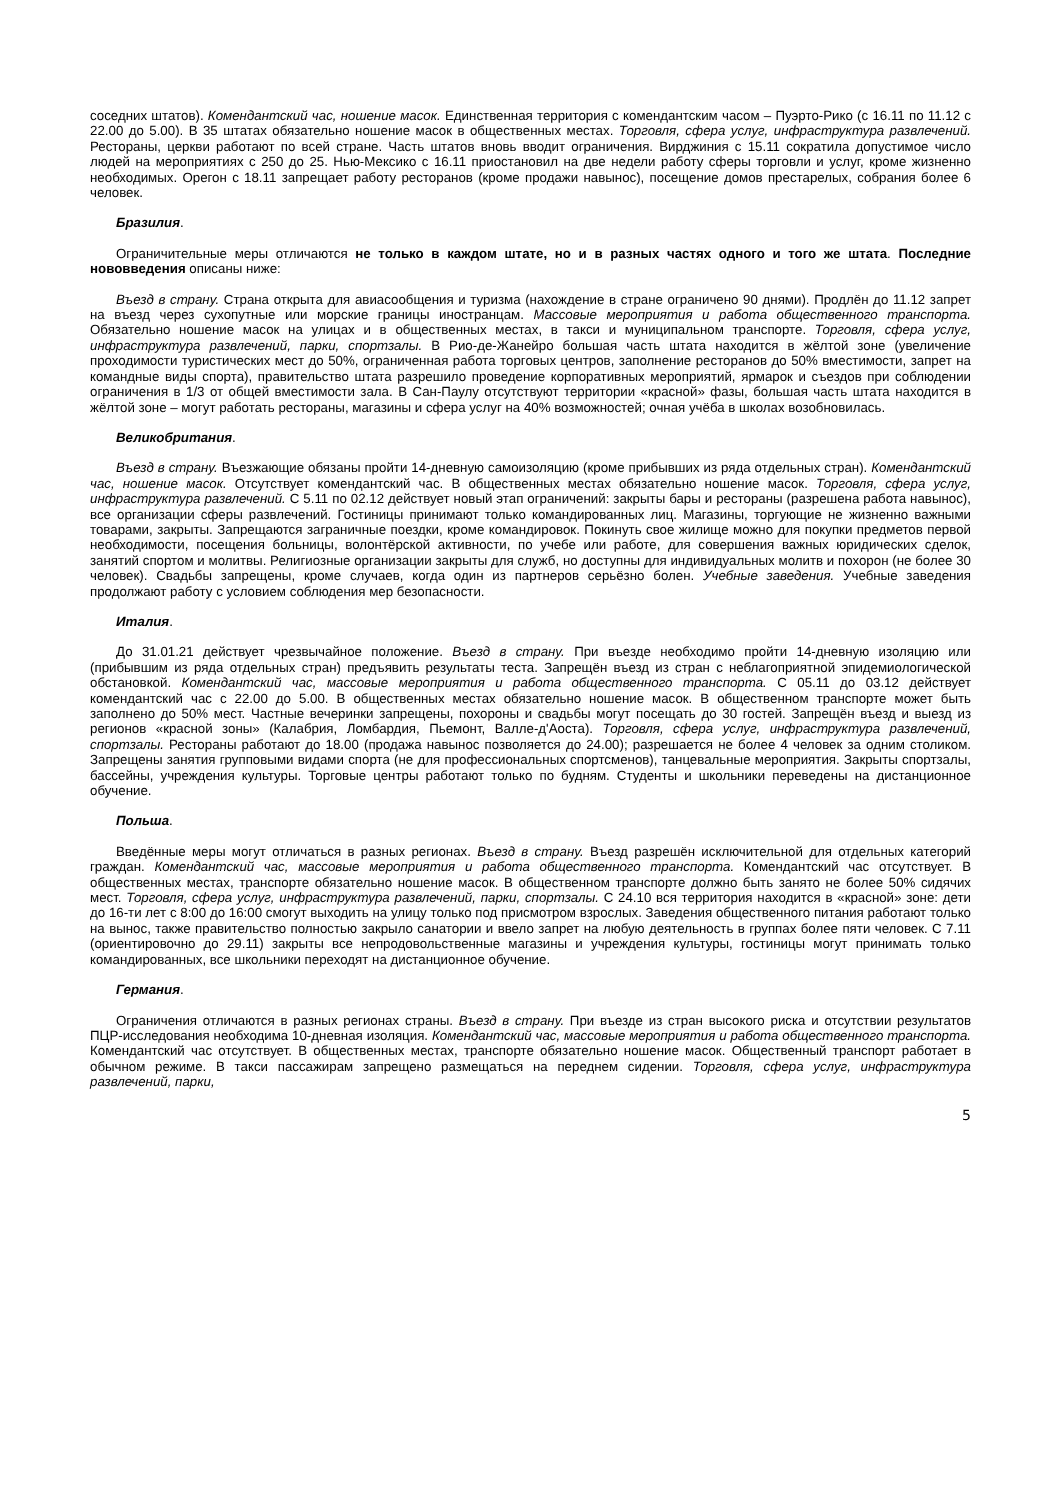соседних штатов). Комендантский час, ношение масок. Единственная территория с комендантским часом – Пуэрто-Рико (с 16.11 по 11.12 с 22.00 до 5.00). В 35 штатах обязательно ношение масок в общественных местах. Торговля, сфера услуг, инфраструктура развлечений. Рестораны, церкви работают по всей стране. Часть штатов вновь вводит ограничения. Вирджиния с 15.11 сократила допустимое число людей на мероприятиях с 250 до 25. Нью-Мексико с 16.11 приостановил на две недели работу сферы торговли и услуг, кроме жизненно необходимых. Орегон с 18.11 запрещает работу ресторанов (кроме продажи навынос), посещение домов престарелых, собрания более 6 человек.
Бразилия.
Ограничительные меры отличаются не только в каждом штате, но и в разных частях одного и того же штата. Последние нововведения описаны ниже:
Въезд в страну. Страна открыта для авиасообщения и туризма (нахождение в стране ограничено 90 днями). Продлён до 11.12 запрет на въезд через сухопутные или морские границы иностранцам. Массовые мероприятия и работа общественного транспорта. Обязательно ношение масок на улицах и в общественных местах, в такси и муниципальном транспорте. Торговля, сфера услуг, инфраструктура развлечений, парки, спортзалы. В Рио-де-Жанейро большая часть штата находится в жёлтой зоне (увеличение проходимости туристических мест до 50%, ограниченная работа торговых центров, заполнение ресторанов до 50% вместимости, запрет на командные виды спорта), правительство штата разрешило проведение корпоративных мероприятий, ярмарок и съездов при соблюдении ограничения в 1/3 от общей вместимости зала. В Сан-Паулу отсутствуют территории «красной» фазы, большая часть штата находится в жёлтой зоне – могут работать рестораны, магазины и сфера услуг на 40% возможностей; очная учёба в школах возобновилась.
Великобритания.
Въезд в страну. Въезжающие обязаны пройти 14-дневную самоизоляцию (кроме прибывших из ряда отдельных стран). Комендантский час, ношение масок. Отсутствует комендантский час. В общественных местах обязательно ношение масок. Торговля, сфера услуг, инфраструктура развлечений. С 5.11 по 02.12 действует новый этап ограничений: закрыты бары и рестораны (разрешена работа навынос), все организации сферы развлечений. Гостиницы принимают только командированных лиц. Магазины, торгующие не жизненно важными товарами, закрыты. Запрещаются заграничные поездки, кроме командировок. Покинуть свое жилище можно для покупки предметов первой необходимости, посещения больницы, волонтёрской активности, по учебе или работе, для совершения важных юридических сделок, занятий спортом и молитвы. Религиозные организации закрыты для служб, но доступны для индивидуальных молитв и похорон (не более 30 человек). Свадьбы запрещены, кроме случаев, когда один из партнеров серьёзно болен. Учебные заведения. Учебные заведения продолжают работу с условием соблюдения мер безопасности.
Италия.
До 31.01.21 действует чрезвычайное положение. Въезд в страну. При въезде необходимо пройти 14-дневную изоляцию или (прибывшим из ряда отдельных стран) предъявить результаты теста. Запрещён въезд из стран с неблагоприятной эпидемиологической обстановкой. Комендантский час, массовые мероприятия и работа общественного транспорта. С 05.11 до 03.12 действует комендантский час с 22.00 до 5.00. В общественных местах обязательно ношение масок. В общественном транспорте может быть заполнено до 50% мест. Частные вечеринки запрещены, похороны и свадьбы могут посещать до 30 гостей. Запрещён въезд и выезд из регионов «красной зоны» (Калабрия, Ломбардия, Пьемонт, Валле-д'Аоста). Торговля, сфера услуг, инфраструктура развлечений, спортзалы. Рестораны работают до 18.00 (продажа навынос позволяется до 24.00); разрешается не более 4 человек за одним столиком. Запрещены занятия групповыми видами спорта (не для профессиональных спортсменов), танцевальные мероприятия. Закрыты спортзалы, бассейны, учреждения культуры. Торговые центры работают только по будням. Студенты и школьники переведены на дистанционное обучение.
Польша.
Введённые меры могут отличаться в разных регионах. Въезд в страну. Въезд разрешён исключительной для отдельных категорий граждан. Комендантский час, массовые мероприятия и работа общественного транспорта. Комендантский час отсутствует. В общественных местах, транспорте обязательно ношение масок. В общественном транспорте должно быть занято не более 50% сидячих мест. Торговля, сфера услуг, инфраструктура развлечений, парки, спортзалы. С 24.10 вся территория находится в «красной» зоне: дети до 16-ти лет с 8:00 до 16:00 смогут выходить на улицу только под присмотром взрослых. Заведения общественного питания работают только на вынос, также правительство полностью закрыло санатории и ввело запрет на любую деятельность в группах более пяти человек. С 7.11 (ориентировочно до 29.11) закрыты все непродовольственные магазины и учреждения культуры, гостиницы могут принимать только командированных, все школьники переходят на дистанционное обучение.
Германия.
Ограничения отличаются в разных регионах страны. Въезд в страну. При въезде из стран высокого риска и отсутствии результатов ПЦР-исследования необходима 10-дневная изоляция. Комендантский час, массовые мероприятия и работа общественного транспорта. Комендантский час отсутствует. В общественных местах, транспорте обязательно ношение масок. Общественный транспорт работает в обычном режиме. В такси пассажирам запрещено размещаться на переднем сидении. Торговля, сфера услуг, инфраструктура развлечений, парки,
5